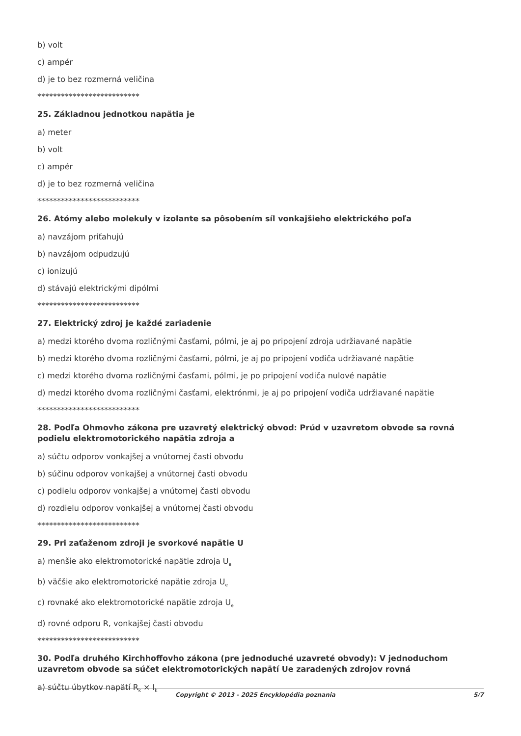b) volt
c) ampér
d) je to bez rozmerná veličina
**************************
25. Základnou jednotkou napätia je
a) meter
b) volt
c) ampér
d) je to bez rozmerná veličina
**************************
26. Atómy alebo molekuly v izolante sa pôsobením síl vonkajšieho elektrického poľa
a) navzájom priťahujú
b) navzájom odpudzujú
c) ionizujú
d) stávajú elektrickými dipólmi
**************************
27. Elektrický zdroj je každé zariadenie
a) medzi ktorého dvoma rozličnými časťami, pólmi, je aj po pripojení zdroja udržiavané napätie
b) medzi ktorého dvoma rozličnými časťami, pólmi, je aj po pripojení vodiča udržiavané napätie
c) medzi ktorého dvoma rozličnými časťami, pólmi, je po pripojení vodiča nulové napätie
d) medzi ktorého dvoma rozličnými časťami, elektrónmi, je aj po pripojení vodiča udržiavané napätie
**************************
28. Podľa Ohmovho zákona pre uzavretý elektrický obvod: Prúd v uzavretom obvode sa rovná podielu elektromotorického napätia zdroja a
a) súčtu odporov vonkajšej a vnútornej časti obvodu
b) súčinu odporov vonkajšej a vnútornej časti obvodu
c) podielu odporov vonkajšej a vnútornej časti obvodu
d) rozdielu odporov vonkajšej a vnútornej časti obvodu
**************************
29. Pri zaťaženom zdroji je svorkové napätie U
a) menšie ako elektromotorické napätie zdroja U<sub>e</sub>
b) väčšie ako elektromotorické napätie zdroja U<sub>e</sub>
c) rovnaké ako elektromotorické napätie zdroja U<sub>e</sub>
d) rovné odporu R, vonkajšej časti obvodu
**************************
30. Podľa druhého Kirchhoffovho zákona (pre jednoduché uzavreté obvody): V jednoduchom uzavretom obvode sa súčet elektromotorických napätí Ue zaradených zdrojov rovná
a) súčtu úbytkov napätí R<sub>k</sub> × I<sub>k</sub>
Copyright © 2013 - 2025 Encyklopédia poznania 5/7